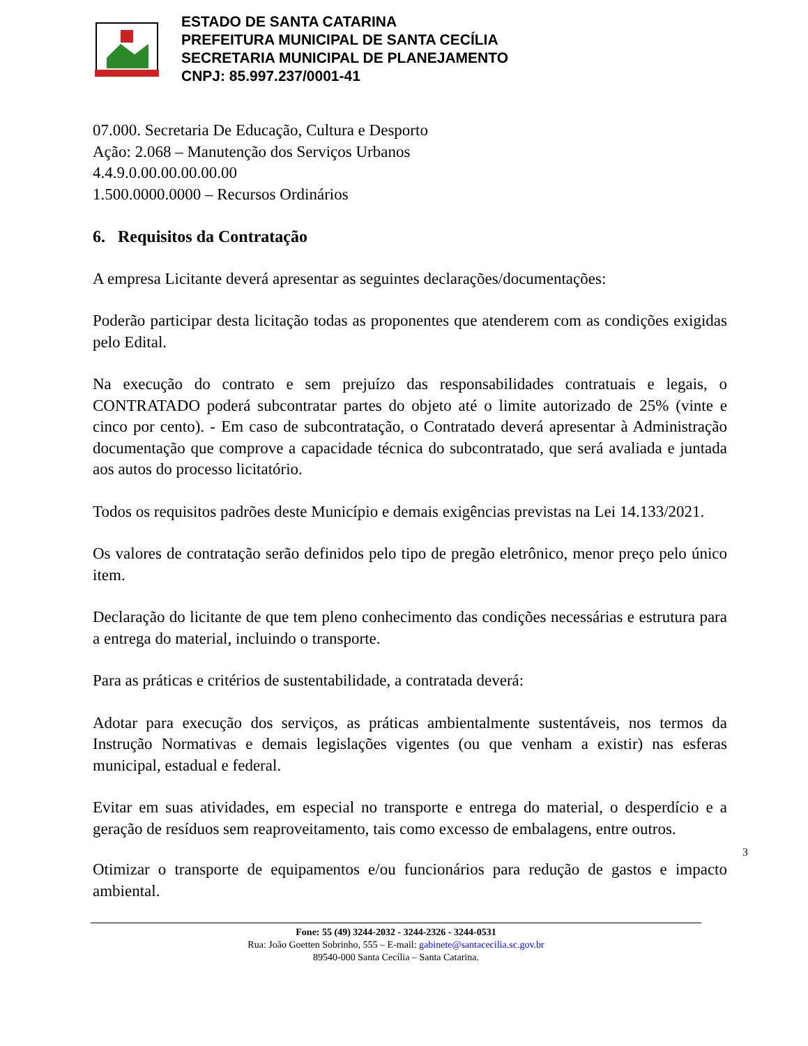ESTADO DE SANTA CATARINA
PREFEITURA MUNICIPAL DE SANTA CECÍLIA
SECRETARIA MUNICIPAL DE PLANEJAMENTO
CNPJ: 85.997.237/0001-41
07.000. Secretaria De Educação, Cultura e Desporto
Ação: 2.068 – Manutenção dos Serviços Urbanos
4.4.9.0.00.00.00.00.00
1.500.0000.0000 – Recursos Ordinários
6. Requisitos da Contratação
A empresa Licitante deverá apresentar as seguintes declarações/documentações:
Poderão participar desta licitação todas as proponentes que atenderem com as condições exigidas pelo Edital.
Na execução do contrato e sem prejuízo das responsabilidades contratuais e legais, o CONTRATADO poderá subcontratar partes do objeto até o limite autorizado de 25% (vinte e cinco por cento). - Em caso de subcontratação, o Contratado deverá apresentar à Administração documentação que comprove a capacidade técnica do subcontratado, que será avaliada e juntada aos autos do processo licitatório.
Todos os requisitos padrões deste Município e demais exigências previstas na Lei 14.133/2021.
Os valores de contratação serão definidos pelo tipo de pregão eletrônico, menor preço pelo único item.
Declaração do licitante de que tem pleno conhecimento das condições necessárias e estrutura para a entrega do material, incluindo o transporte.
Para as práticas e critérios de sustentabilidade, a contratada deverá:
Adotar para execução dos serviços, as práticas ambientalmente sustentáveis, nos termos da Instrução Normativas e demais legislações vigentes (ou que venham a existir) nas esferas municipal, estadual e federal.
Evitar em suas atividades, em especial no transporte e entrega do material, o desperdício e a geração de resíduos sem reaproveitamento, tais como excesso de embalagens, entre outros.
3
Otimizar o transporte de equipamentos e/ou funcionários para redução de gastos e impacto ambiental.
Fone: 55 (49) 3244-2032 - 3244-2326 - 3244-0531
Rua: João Goetten Sobrinho, 555 – E-mail: gabinete@santacecilia.sc.gov.br
89540-000 Santa Cecília – Santa Catarina.